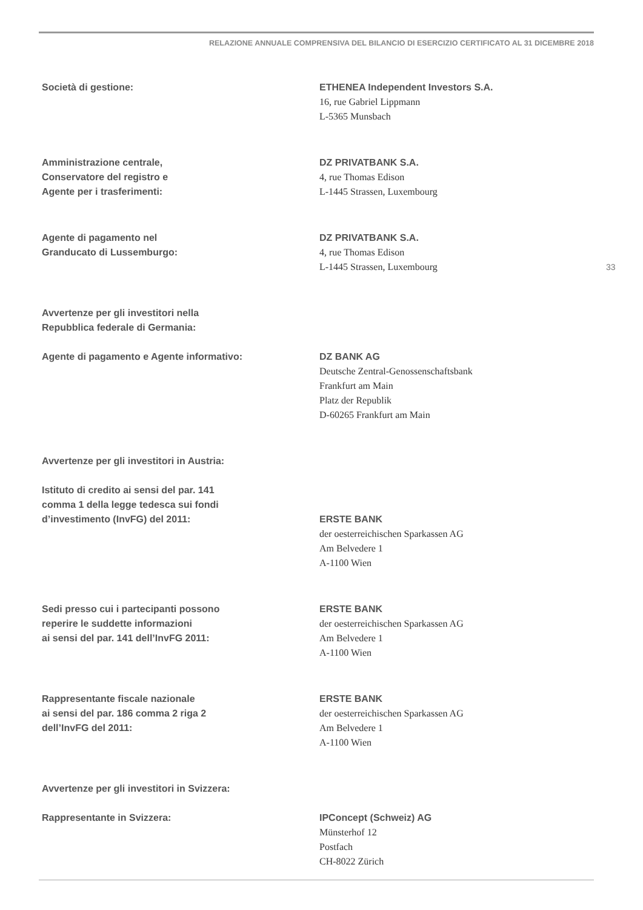RELAZIONE ANNUALE COMPRENSIVA DEL BILANCIO DI ESERCIZIO CERTIFICATO AL 31 DICEMBRE 2018
33
Società di gestione: ETHENEA Independent Investors S.A.
16, rue Gabriel Lippmann
L-5365 Munsbach
Amministrazione centrale,
Conservatore del registro e
Agente per i trasferimenti:
DZ PRIVATBANK S.A.
4, rue Thomas Edison
L-1445 Strassen, Luxembourg
Agente di pagamento nel
Granducato di Lussemburgo:
DZ PRIVATBANK S.A.
4, rue Thomas Edison
L-1445 Strassen, Luxembourg
Avvertenze per gli investitori nella
Repubblica federale di Germania:
Agente di pagamento e Agente informativo: DZ BANK AG
Deutsche Zentral-Genossenschaftsbank
Frankfurt am Main
Platz der Republik
D-60265 Frankfurt am Main
Avvertenze per gli investitori in Austria:
Istituto di credito ai sensi del par. 141
comma 1 della legge tedesca sui fondi
d’investimento (InvFG) del 2011:
ERSTE BANK
der oesterreichischen Sparkassen AG
Am Belvedere 1
A-1100 Wien
Sedi presso cui i partecipanti possono
reperire le suddette informazioni
ai sensi del par. 141 dell’InvFG 2011:
ERSTE BANK
der oesterreichischen Sparkassen AG
Am Belvedere 1
A-1100 Wien
Rappresentante fiscale nazionale
ai sensi del par. 186 comma 2 riga 2
dell’InvFG del 2011:
ERSTE BANK
der oesterreichischen Sparkassen AG
Am Belvedere 1
A-1100 Wien
Avvertenze per gli investitori in Svizzera:
Rappresentante in Svizzera: IPConcept (Schweiz) AG
Münsterhof 12
Postfach
CH-8022 Zürich